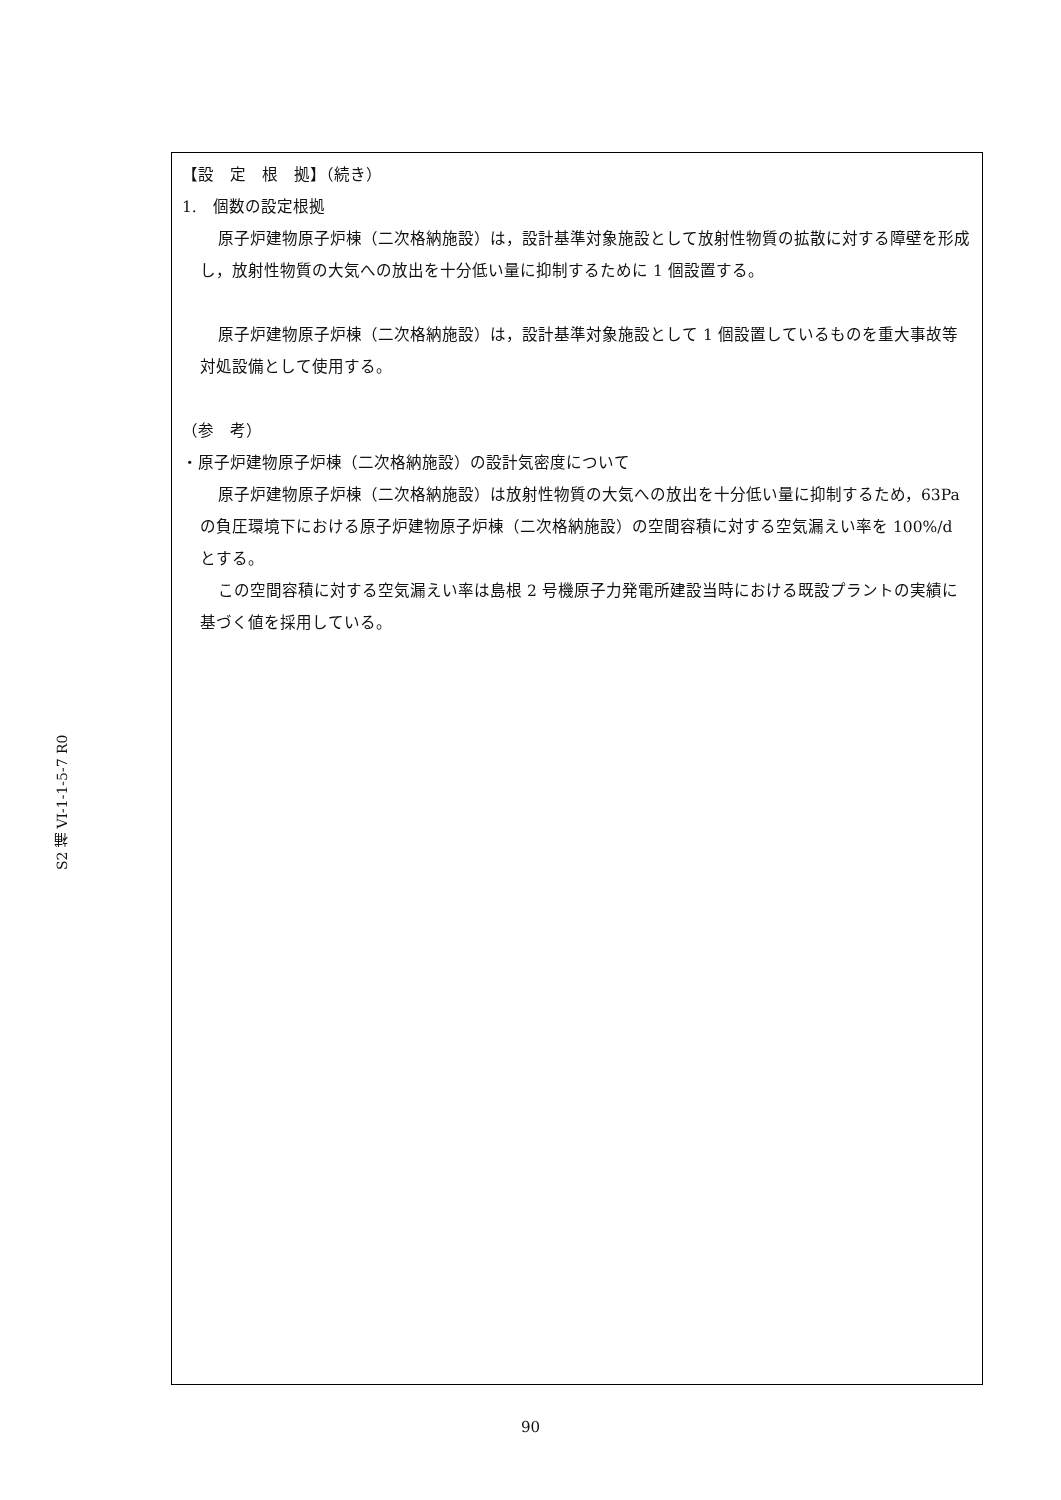S2 補 VI-1-1-5-7 R0
【設　定　根　拠】（続き）
1.　個数の設定根拠
原子炉建物原子炉棟（二次格納施設）は，設計基準対象施設として放射性物質の拡散に対する障壁を形成し，放射性物質の大気への放出を十分低い量に抑制するために 1 個設置する。
原子炉建物原子炉棟（二次格納施設）は，設計基準対象施設として 1 個設置しているものを重大事故等対処設備として使用する。
（参　考）
・原子炉建物原子炉棟（二次格納施設）の設計気密度について
原子炉建物原子炉棟（二次格納施設）は放射性物質の大気への放出を十分低い量に抑制するため，63Pa の負圧環境下における原子炉建物原子炉棟（二次格納施設）の空間容積に対する空気漏えい率を 100%/d とする。
この空間容積に対する空気漏えい率は島根 2 号機原子力発電所建設当時における既設プラントの実績に基づく値を採用している。
90